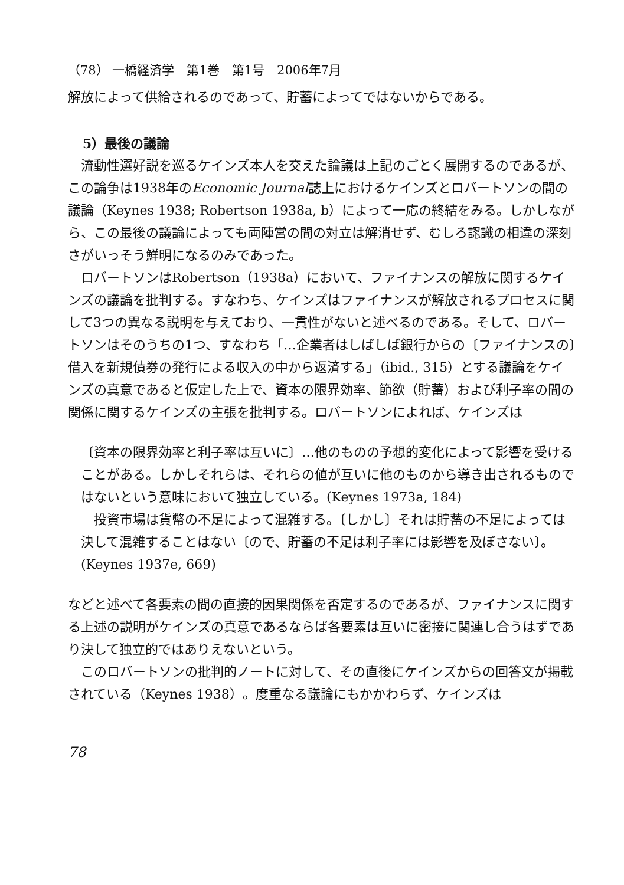（78） 一橋経済学　第1巻　第1号　2006年7月
解放によって供給されるのであって、貯蓄によってではないからである。
5）最後の議論
流動性選好説を巡るケインズ本人を交えた論議は上記のごとく展開するのであるが、この論争は1938年のEconomic Journal誌上におけるケインズとロバートソンの間の議論（Keynes 1938; Robertson 1938a, b）によって一応の終結をみる。しかしながら、この最後の議論によっても両陣営の間の対立は解消せず、むしろ認識の相違の深刻さがいっそう鮮明になるのみであった。
ロバートソンはRobertson（1938a）において、ファイナンスの解放に関するケインズの議論を批判する。すなわち、ケインズはファイナンスが解放されるプロセスに関して3つの異なる説明を与えており、一貫性がないと述べるのである。そして、ロバートソンはそのうちの1つ、すなわち「…企業者はしばしば銀行からの〔ファイナンスの〕借入を新規債券の発行による収入の中から返済する」（ibid., 315）とする議論をケインズの真意であると仮定した上で、資本の限界効率、節欲（貯蓄）および利子率の間の関係に関するケインズの主張を批判する。ロバートソンによれば、ケインズは
〔資本の限界効率と利子率は互いに〕…他のものの予想的変化によって影響を受けることがある。しかしそれらは、それらの値が互いに他のものから導き出されるものではないという意味において独立している。(Keynes 1973a, 184)
投資市場は貨幣の不足によって混雑する。〔しかし〕それは貯蓄の不足によっては決して混雑することはない〔ので、貯蓄の不足は利子率には影響を及ぼさない〕。(Keynes 1937e, 669)
などと述べて各要素の間の直接的因果関係を否定するのであるが、ファイナンスに関する上述の説明がケインズの真意であるならば各要素は互いに密接に関連し合うはずであり決して独立的ではありえないという。
このロバートソンの批判的ノートに対して、その直後にケインズからの回答文が掲載されている（Keynes 1938）。度重なる議論にもかかわらず、ケインズは
78